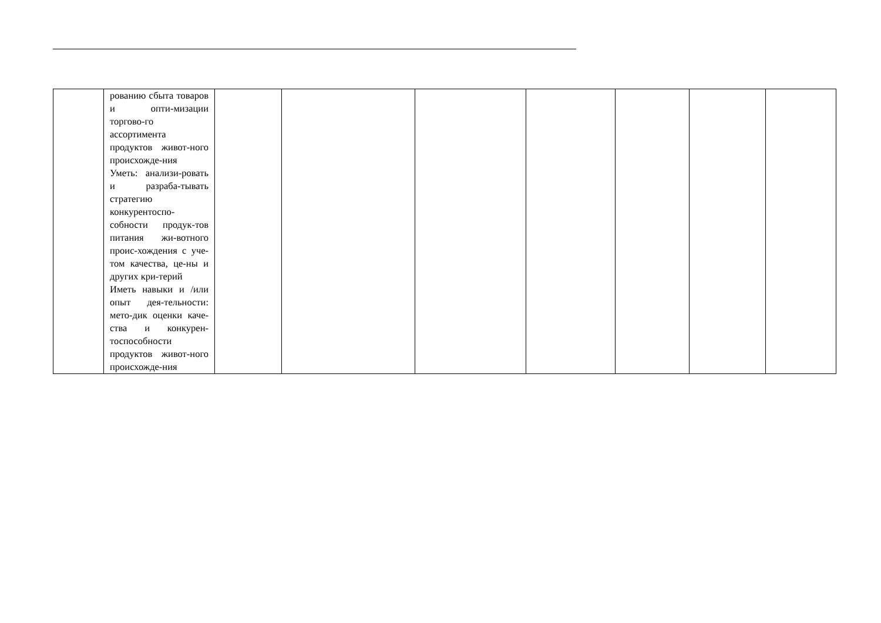| | рованию сбыта товаров и опти-мизации торгово-го ассортимента продуктов живот-ного происхожде-ния Уметь: анализи-ровать и разраба-тывать стратегию конкурентоспо-собности продук-тов питания жи-вотного проис-хождения с уче-том качества, це-ны и других кри-терий Иметь навыки и /или опыт дея-тельности: мето-дик оценки каче-ства и конкурен-тоспособности продуктов живот-ного происхожде-ния | | | | | | | |